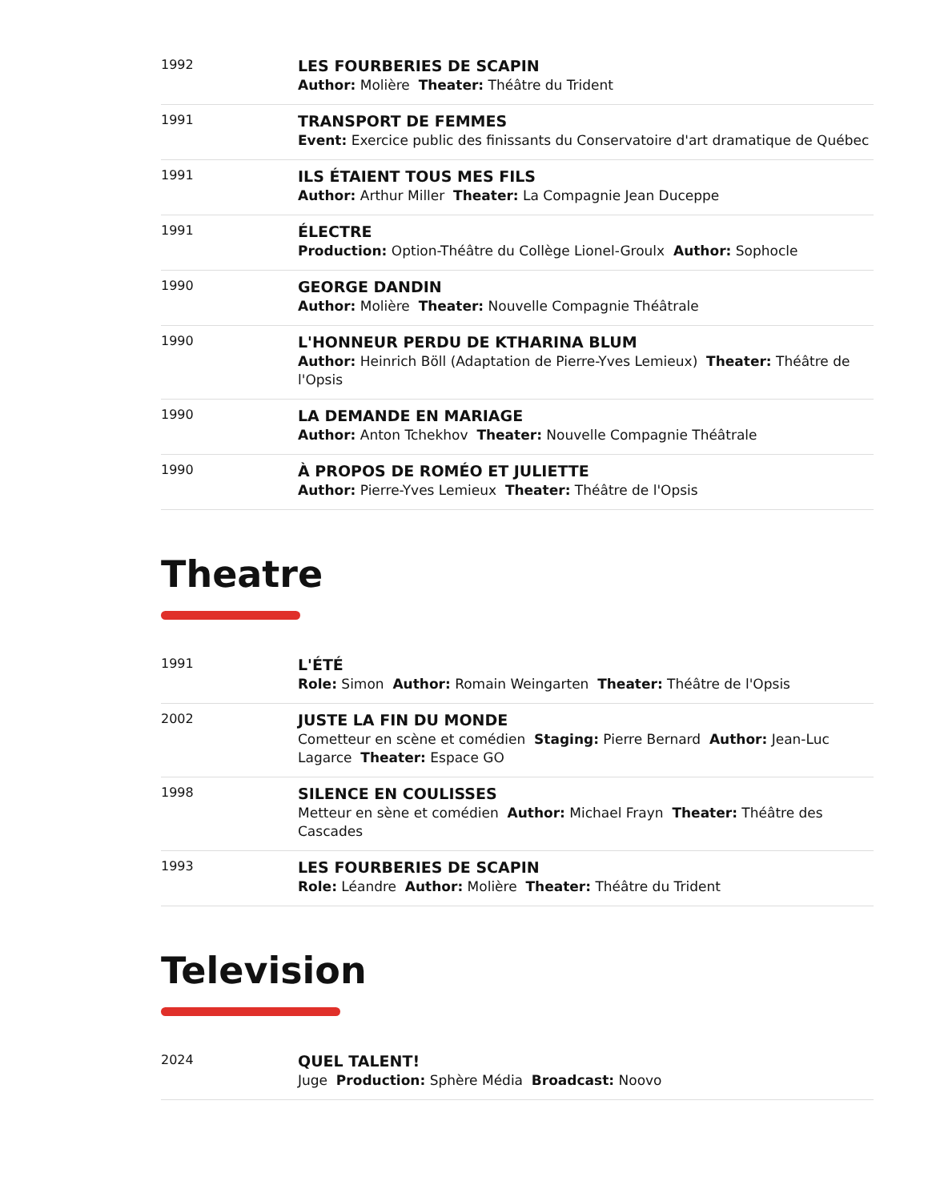| 1992 | LES FOURBERIES DE SCAPIN Author: Molière Theater: Théâtre du Trident |
| 1991 | TRANSPORT DE FEMMES Event: Exercice public des finissants du Conservatoire d'art dramatique de Québec |
| 1991 | ILS ÉTAIENT TOUS MES FILS Author: Arthur Miller Theater: La Compagnie Jean Duceppe |
| 1991 | ÉLECTRE Production: Option-Théâtre du Collège Lionel-Groulx Author: Sophocle |
| 1990 | GEORGE DANDIN Author: Molière Theater: Nouvelle Compagnie Théâtrale |
| 1990 | L'HONNEUR PERDU DE KTHARINA BLUM Author: Heinrich Böll (Adaptation de Pierre-Yves Lemieux) Theater: Théâtre de l'Opsis |
| 1990 | LA DEMANDE EN MARIAGE Author: Anton Tchekhov Theater: Nouvelle Compagnie Théâtrale |
| 1990 | À PROPOS DE ROMÉO ET JULIETTE Author: Pierre-Yves Lemieux Theater: Théâtre de l'Opsis |
Theatre
| 1991 | L'ÉTÉ Role: Simon Author: Romain Weingarten Theater: Théâtre de l'Opsis |
| 2002 | JUSTE LA FIN DU MONDE Cometteur en scène et comédien Staging: Pierre Bernard Author: Jean-Luc Lagarce Theater: Espace GO |
| 1998 | SILENCE EN COULISSES Metteur en sène et comédien Author: Michael Frayn Theater: Théâtre des Cascades |
| 1993 | LES FOURBERIES DE SCAPIN Role: Léandre Author: Molière Theater: Théâtre du Trident |
Television
| 2024 | QUEL TALENT! Juge Production: Sphère Média Broadcast: Noovo |